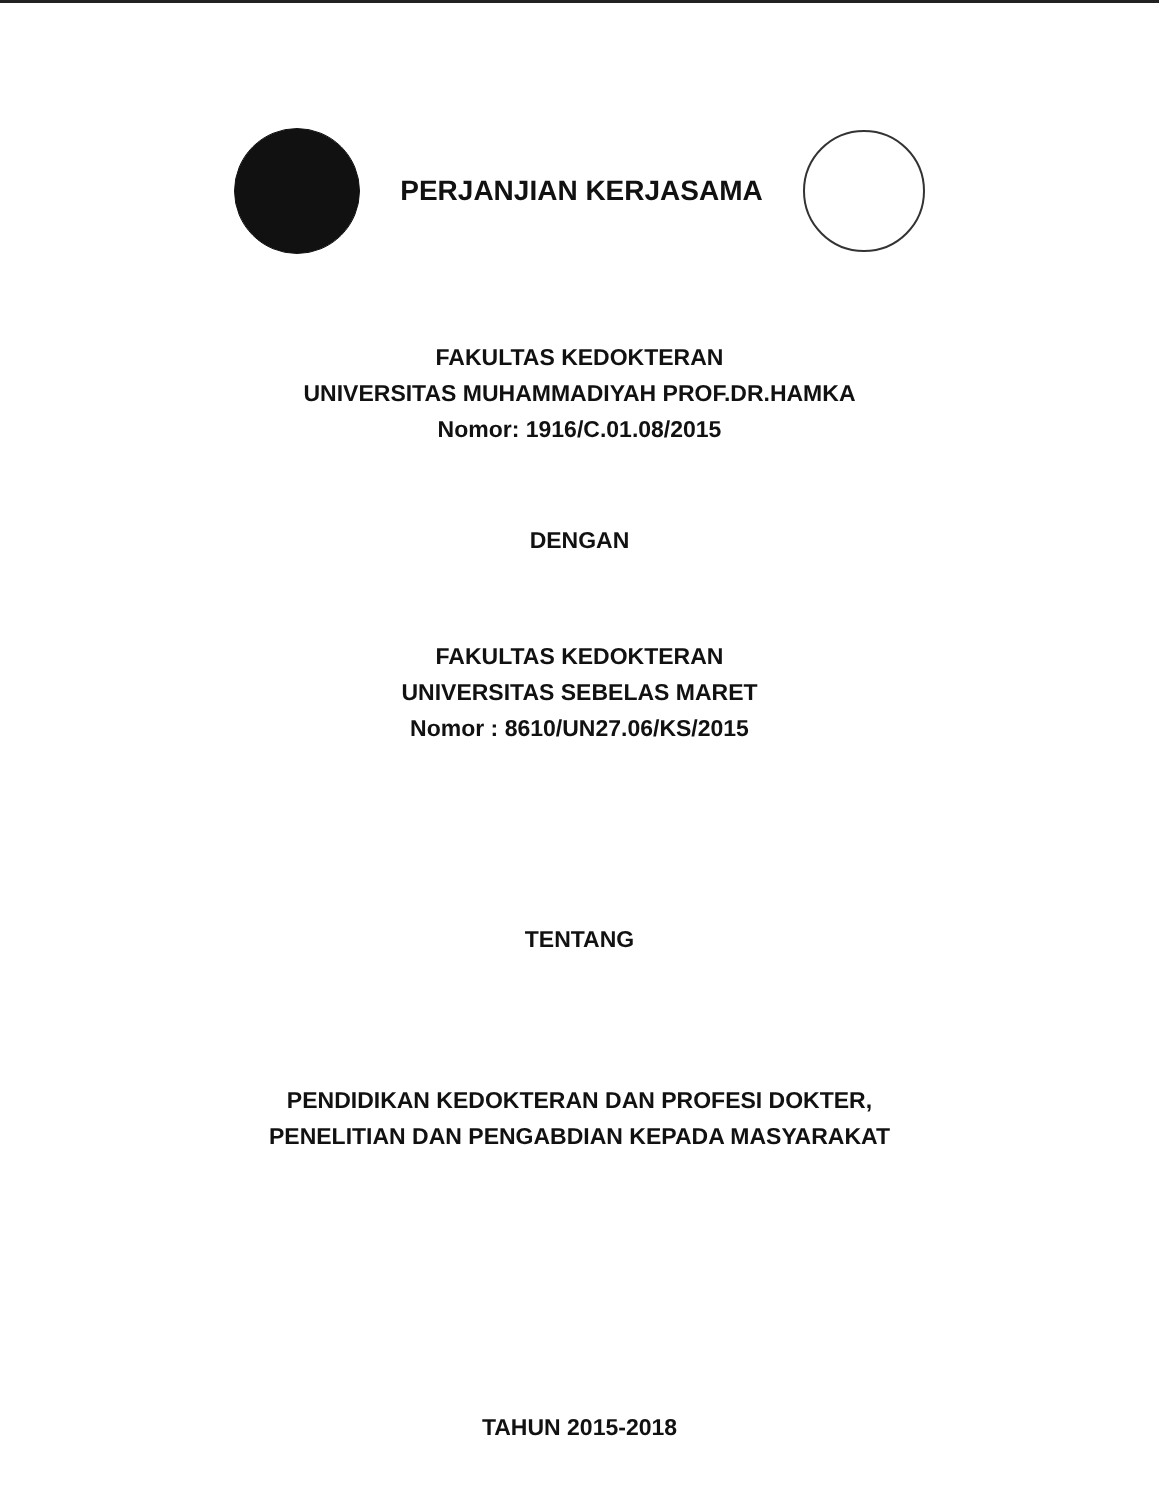PERJANJIAN KERJASAMA
FAKULTAS KEDOKTERAN
UNIVERSITAS MUHAMMADIYAH PROF.DR.HAMKA
Nomor: 1916/C.01.08/2015
DENGAN
FAKULTAS KEDOKTERAN
UNIVERSITAS SEBELAS MARET
Nomor : 8610/UN27.06/KS/2015
TENTANG
PENDIDIKAN KEDOKTERAN DAN PROFESI DOKTER,
PENELITIAN DAN PENGABDIAN KEPADA MASYARAKAT
TAHUN 2015-2018